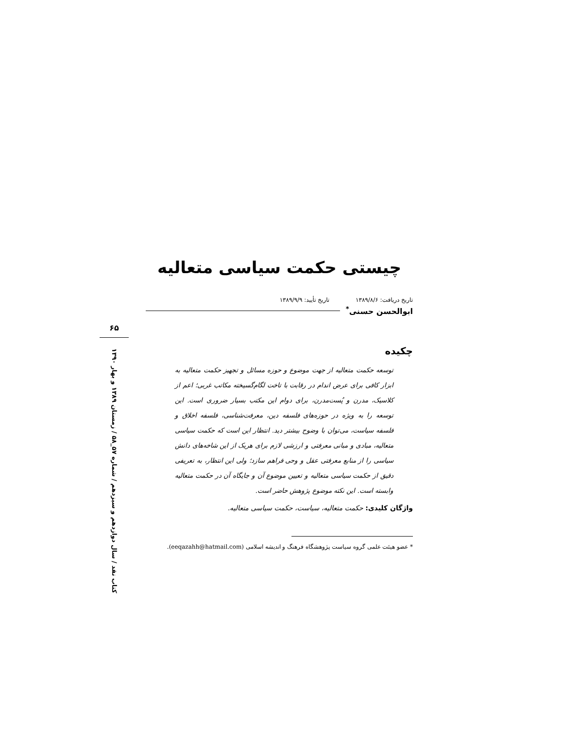چیستی حکمت سیاسی متعالیه
تاریخ دریافت: ۱۳۸۹/۸/۶ تاریخ تأیید: ۱۳۸۹/۹/۹
ابوالحسن حسنی<sup>*</sup>
چکیده
توسعه حکمت متعالیه از جهت موضوع و حوزه مسائل و تجهیز حکمت متعالیه به ابزار کافی برای عرض اندام در رقابت با تاخت لگام‌گسیخته مکاتب غربی؛ اعم از کلاسیک، مدرن و پُست‌مدرن، برای دوام این مکتب بسیار ضروری است. این توسعه را به ویژه در حوزه‌های فلسفه دین، معرفت‌شناسی، فلسفه اخلاق و فلسفه سیاست، می‌توان با وضوح بیشتر دید. انتظار این است که حکمت سیاسی متعالیه، مبادی و مبانی معرفتی و ارزشی لازم برای هریک از این شاخه‌های دانش سیاسی را از منابع معرفتی عقل و وحی فراهم سازد؛ ولی این انتظار، به تعریفی دقیق از حکمت سیاسی متعالیه و تعیین موضوع آن و جایگاه آن در حکمت متعالیه وابسته است. این نکته موضوع پژوهش حاضر است.
واژگان کلیدی: حکمت متعالیه، سیاست، حکمت سیاسی متعالیه.
* عضو هیئت علمی گروه سیاست پژوهشگاه فرهنگ و اندیشه اسلامی (eeqazahh@hatmail.com).
۶۵
کتاب نقد / سال دوازدهم و سیزدهم / شماره ۵۷_۵۸ / زمستان ۱۳۸۹ و بهار ۱۳۹۰